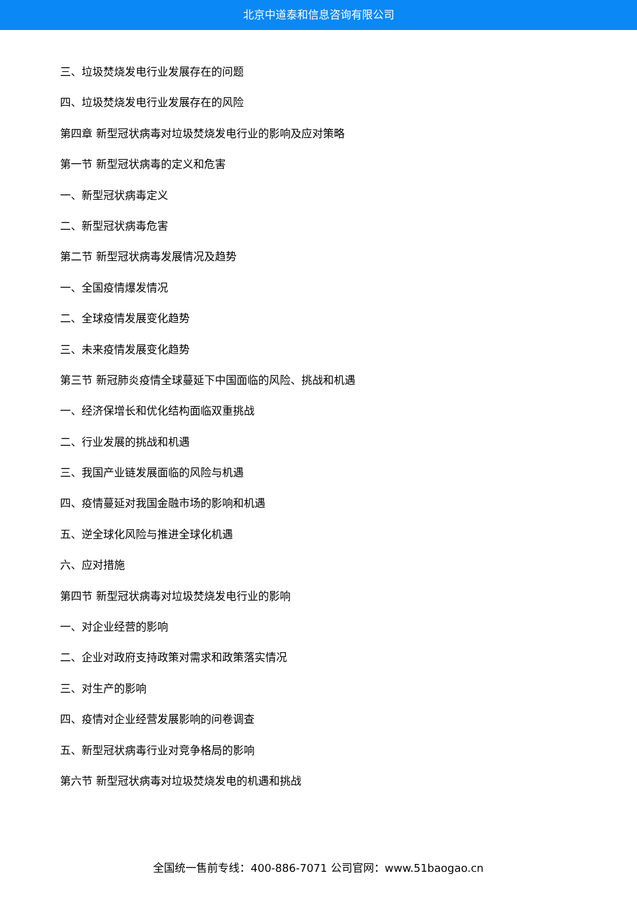北京中道泰和信息咨询有限公司
三、垃圾焚烧发电行业发展存在的问题
四、垃圾焚烧发电行业发展存在的风险
第四章 新型冠状病毒对垃圾焚烧发电行业的影响及应对策略
第一节 新型冠状病毒的定义和危害
一、新型冠状病毒定义
二、新型冠状病毒危害
第二节 新型冠状病毒发展情况及趋势
一、全国疫情爆发情况
二、全球疫情发展变化趋势
三、未来疫情发展变化趋势
第三节 新冠肺炎疫情全球蔓延下中国面临的风险、挑战和机遇
一、经济保增长和优化结构面临双重挑战
二、行业发展的挑战和机遇
三、我国产业链发展面临的风险与机遇
四、疫情蔓延对我国金融市场的影响和机遇
五、逆全球化风险与推进全球化机遇
六、应对措施
第四节 新型冠状病毒对垃圾焚烧发电行业的影响
一、对企业经营的影响
二、企业对政府支持政策对需求和政策落实情况
三、对生产的影响
四、疫情对企业经营发展影响的问卷调查
五、新型冠状病毒行业对竞争格局的影响
第六节 新型冠状病毒对垃圾焚烧发电的机遇和挑战
全国统一售前专线：400-886-7071 公司官网：www.51baogao.cn